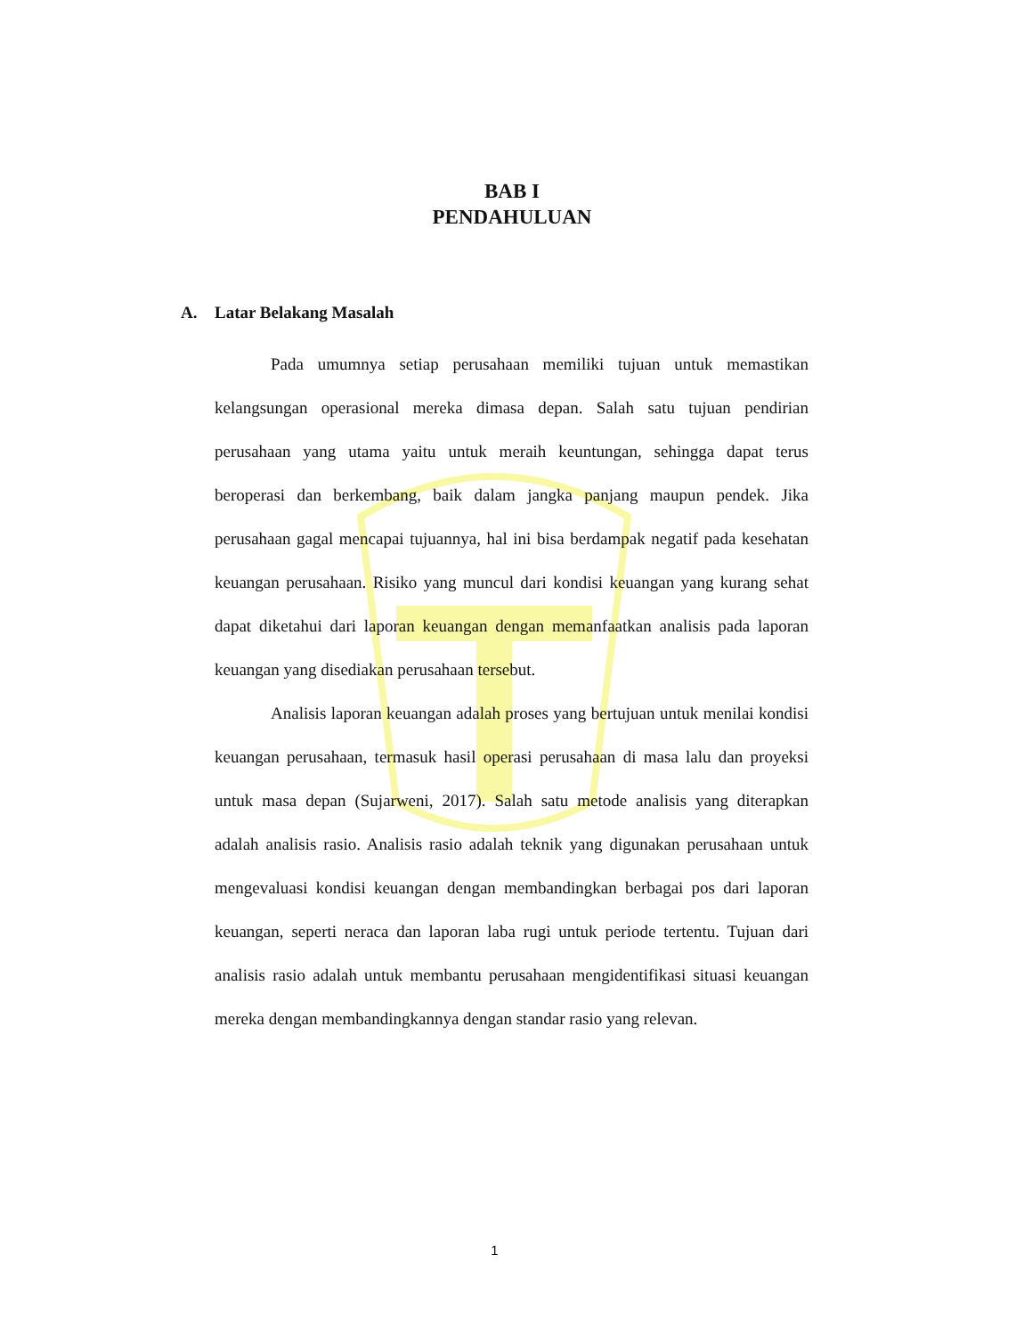BAB I
PENDAHULUAN
A. Latar Belakang Masalah
Pada umumnya setiap perusahaan memiliki tujuan untuk memastikan kelangsungan operasional mereka dimasa depan. Salah satu tujuan pendirian perusahaan yang utama yaitu untuk meraih keuntungan, sehingga dapat terus beroperasi dan berkembang, baik dalam jangka panjang maupun pendek. Jika perusahaan gagal mencapai tujuannya, hal ini bisa berdampak negatif pada kesehatan keuangan perusahaan. Risiko yang muncul dari kondisi keuangan yang kurang sehat dapat diketahui dari laporan keuangan dengan memanfaatkan analisis pada laporan keuangan yang disediakan perusahaan tersebut.
Analisis laporan keuangan adalah proses yang bertujuan untuk menilai kondisi keuangan perusahaan, termasuk hasil operasi perusahaan di masa lalu dan proyeksi untuk masa depan (Sujarweni, 2017). Salah satu metode analisis yang diterapkan adalah analisis rasio. Analisis rasio adalah teknik yang digunakan perusahaan untuk mengevaluasi kondisi keuangan dengan membandingkan berbagai pos dari laporan keuangan, seperti neraca dan laporan laba rugi untuk periode tertentu. Tujuan dari analisis rasio adalah untuk membantu perusahaan mengidentifikasi situasi keuangan mereka dengan membandingkannya dengan standar rasio yang relevan.
1